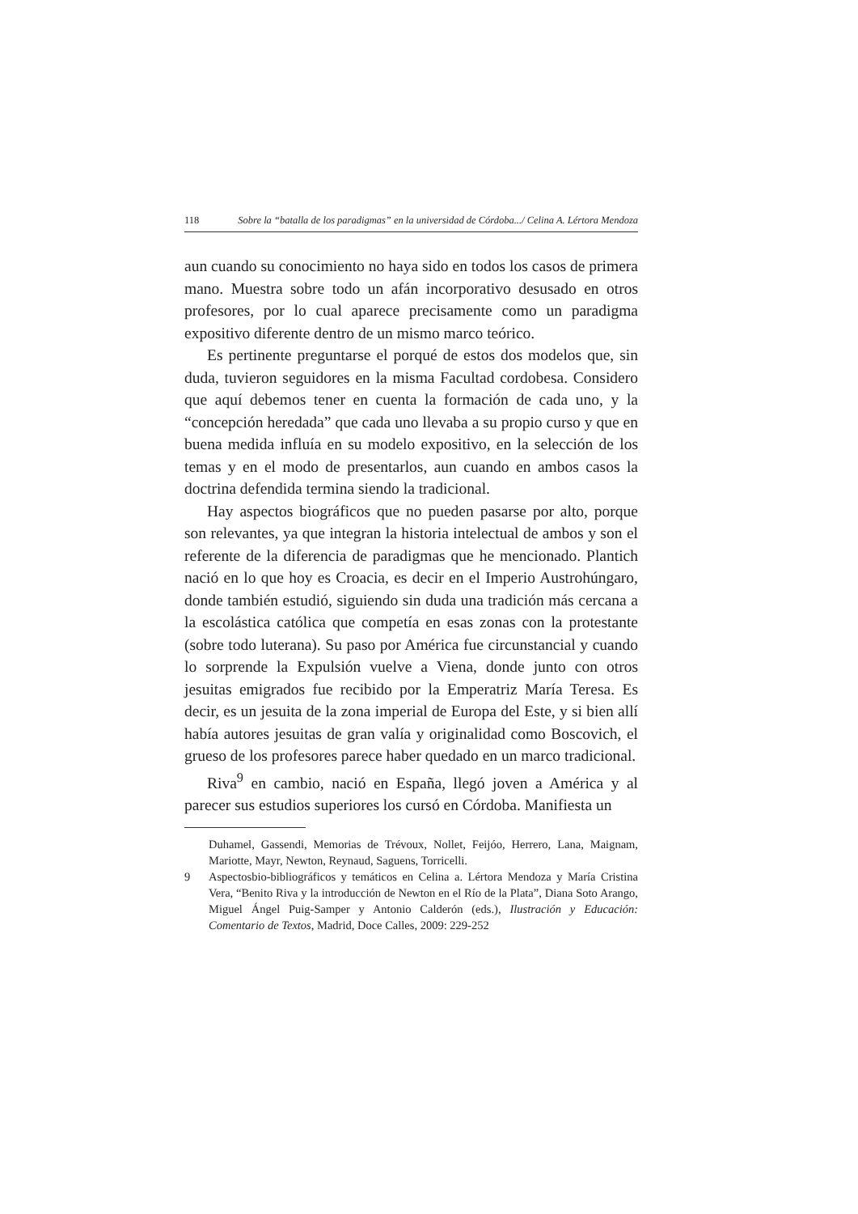118 Sobre la “batalla de los paradigmas” en la universidad de Córdoba.../ Celina A. Lértora Mendoza
aun cuando su conocimiento no haya sido en todos los casos de primera mano. Muestra sobre todo un afán incorporativo desusado en otros profesores, por lo cual aparece precisamente como un paradigma expositivo diferente dentro de un mismo marco teórico.
Es pertinente preguntarse el porqué de estos dos modelos que, sin duda, tuvieron seguidores en la misma Facultad cordobesa. Considero que aquí debemos tener en cuenta la formación de cada uno, y la “concepción heredada” que cada uno llevaba a su propio curso y que en buena medida influía en su modelo expositivo, en la selección de los temas y en el modo de presentarlos, aun cuando en ambos casos la doctrina defendida termina siendo la tradicional.
Hay aspectos biográficos que no pueden pasarse por alto, porque son relevantes, ya que integran la historia intelectual de ambos y son el referente de la diferencia de paradigmas que he mencionado. Plantich nació en lo que hoy es Croacia, es decir en el Imperio Austrohúngaro, donde también estudió, siguiendo sin duda una tradición más cercana a la escolástica católica que competía en esas zonas con la protestante (sobre todo luterana). Su paso por América fue circunstancial y cuando lo sorprende la Expulsión vuelve a Viena, donde junto con otros jesuitas emigrados fue recibido por la Emperatriz María Teresa. Es decir, es un jesuita de la zona imperial de Europa del Este, y si bien allí había autores jesuitas de gran valía y originalidad como Boscovich, el grueso de los profesores parece haber quedado en un marco tradicional.
Riva<sup>9</sup> en cambio, nació en España, llegó joven a América y al parecer sus estudios superiores los cursó en Córdoba. Manifiesta un
Duhamel, Gassendi, Memorias de Trévoux, Nollet, Feijóo, Herrero, Lana, Maignam, Mariotte, Mayr, Newton, Reynaud, Saguens, Torricelli.
9 Aspectosbio-bibliográficos y temáticos en Celina a. Lértora Mendoza y María Cristina Vera, “Benito Riva y la introducción de Newton en el Río de la Plata”, Diana Soto Arango, Miguel Ángel Puig-Samper y Antonio Calderón (eds.), Ilustración y Educación: Comentario de Textos, Madrid, Doce Calles, 2009: 229-252